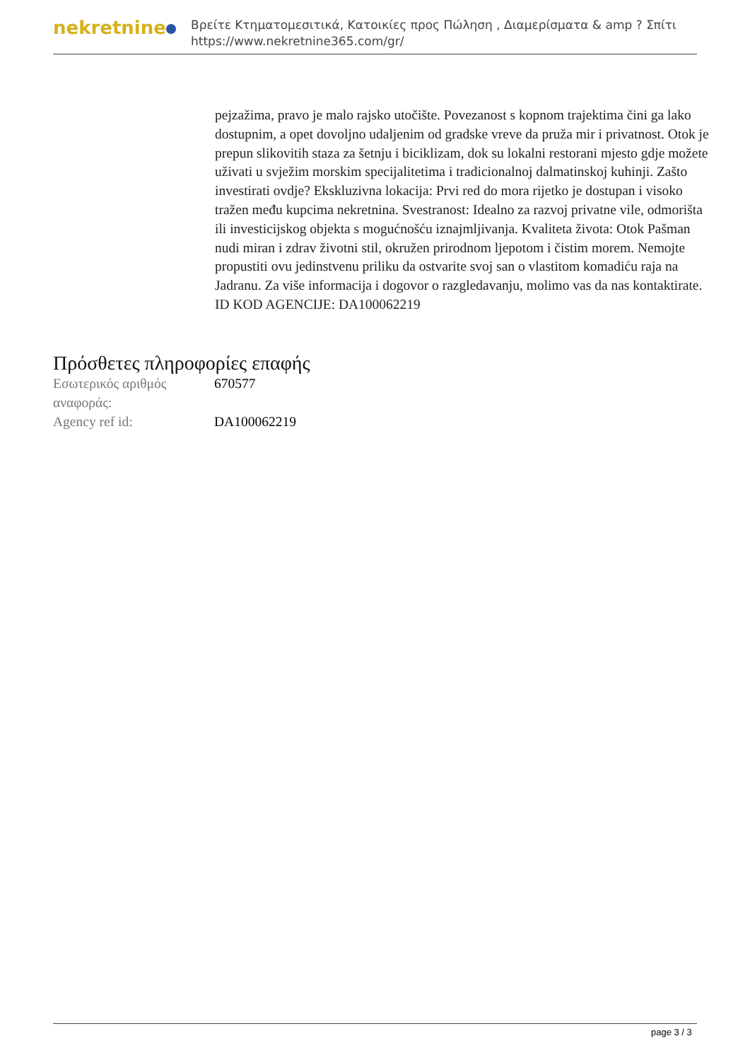nekretnine
Βρείτε Κτηματομεσιτικά, Κατοικίες προς Πώληση , Διαμερίσματα & amp ? Σπίτι
https://www.nekretnine365.com/gr/
pejzažima, pravo je malo rajsko utočište. Povezanost s kopnom trajektima čini ga lako dostupnim, a opet dovoljno udaljenim od gradske vreve da pruža mir i privatnost. Otok je prepun slikovitih staza za šetnju i biciklizam, dok su lokalni restorani mjesto gdje možete uživati u svježim morskim specijalitetima i tradicionalnoj dalmatinskoj kuhinji. Zašto investirati ovdje? Ekskluzivna lokacija: Prvi red do mora rijetko je dostupan i visoko tražen među kupcima nekretnina. Svestranost: Idealno za razvoj privatne vile, odmorišta ili investicijskog objekta s mogućnošću iznajmljivanja. Kvaliteta života: Otok Pašman nudi miran i zdrav životni stil, okružen prirodnom ljepotom i čistim morem. Nemojte propustiti ovu jedinstvenu priliku da ostvarite svoj san o vlastitom komadiću raja na Jadranu. Za više informacija i dogovor o razgledavanju, molimo vas da nas kontaktirate. ID KOD AGENCIJE: DA100062219
Πρόσθετες πληροφορίες επαφής
| Εσωτερικός αριθμός αναφοράς: | 670577 |
| Agency ref id: | DA100062219 |
page 3 / 3